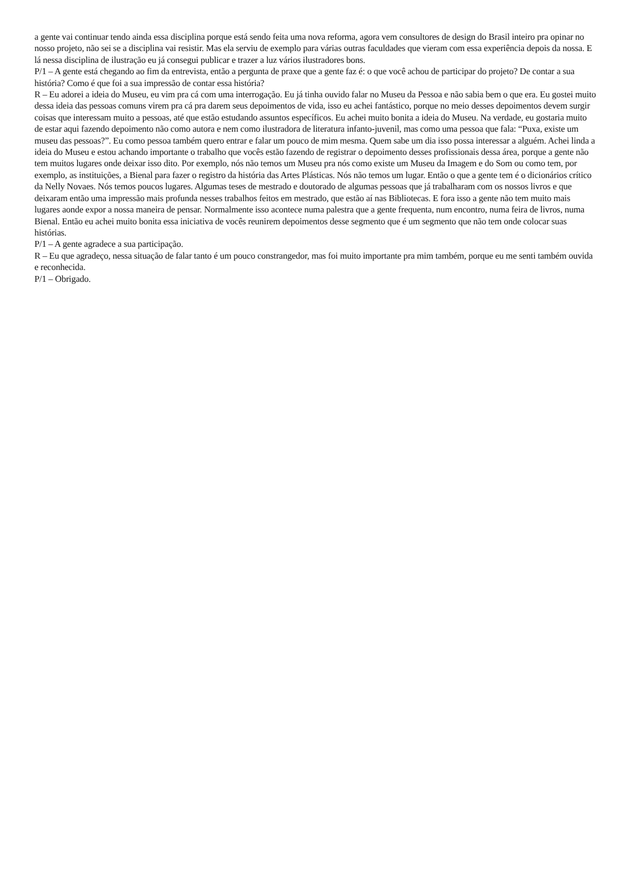a gente vai continuar tendo ainda essa disciplina porque está sendo feita uma nova reforma, agora vem consultores de design do Brasil inteiro pra opinar no nosso projeto, não sei se a disciplina vai resistir. Mas ela serviu de exemplo para várias outras faculdades que vieram com essa experiência depois da nossa. E lá nessa disciplina de ilustração eu já consegui publicar e trazer a luz vários ilustradores bons.
P/1 – A gente está chegando ao fim da entrevista, então a pergunta de praxe que a gente faz é: o que você achou de participar do projeto? De contar a sua história? Como é que foi a sua impressão de contar essa história?
R – Eu adorei a ideia do Museu, eu vim pra cá com uma interrogação. Eu já tinha ouvido falar no Museu da Pessoa e não sabia bem o que era. Eu gostei muito dessa ideia das pessoas comuns virem pra cá pra darem seus depoimentos de vida, isso eu achei fantástico, porque no meio desses depoimentos devem surgir coisas que interessam muito a pessoas, até que estão estudando assuntos específicos. Eu achei muito bonita a ideia do Museu. Na verdade, eu gostaria muito de estar aqui fazendo depoimento não como autora e nem como ilustradora de literatura infanto-juvenil, mas como uma pessoa que fala: “Puxa, existe um museu das pessoas?”. Eu como pessoa também quero entrar e falar um pouco de mim mesma. Quem sabe um dia isso possa interessar a alguém. Achei linda a ideia do Museu e estou achando importante o trabalho que vocês estão fazendo de registrar o depoimento desses profissionais dessa área, porque a gente não tem muitos lugares onde deixar isso dito. Por exemplo, nós não temos um Museu pra nós como existe um Museu da Imagem e do Som ou como tem, por exemplo, as instituições, a Bienal para fazer o registro da história das Artes Plásticas. Nós não temos um lugar. Então o que a gente tem é o dicionários crítico da Nelly Novaes. Nós temos poucos lugares. Algumas teses de mestrado e doutorado de algumas pessoas que já trabalharam com os nossos livros e que deixaram então uma impressão mais profunda nesses trabalhos feitos em mestrado, que estão aí nas Bibliotecas. E fora isso a gente não tem muito mais lugares aonde expor a nossa maneira de pensar. Normalmente isso acontece numa palestra que a gente frequenta, num encontro, numa feira de livros, numa Bienal. Então eu achei muito bonita essa iniciativa de vocês reunirem depoimentos desse segmento que é um segmento que não tem onde colocar suas histórias.
P/1 – A gente agradece a sua participação.
R – Eu que agradeço, nessa situação de falar tanto é um pouco constrangedor, mas foi muito importante pra mim também, porque eu me senti também ouvida e reconhecida.
P/1 – Obrigado.